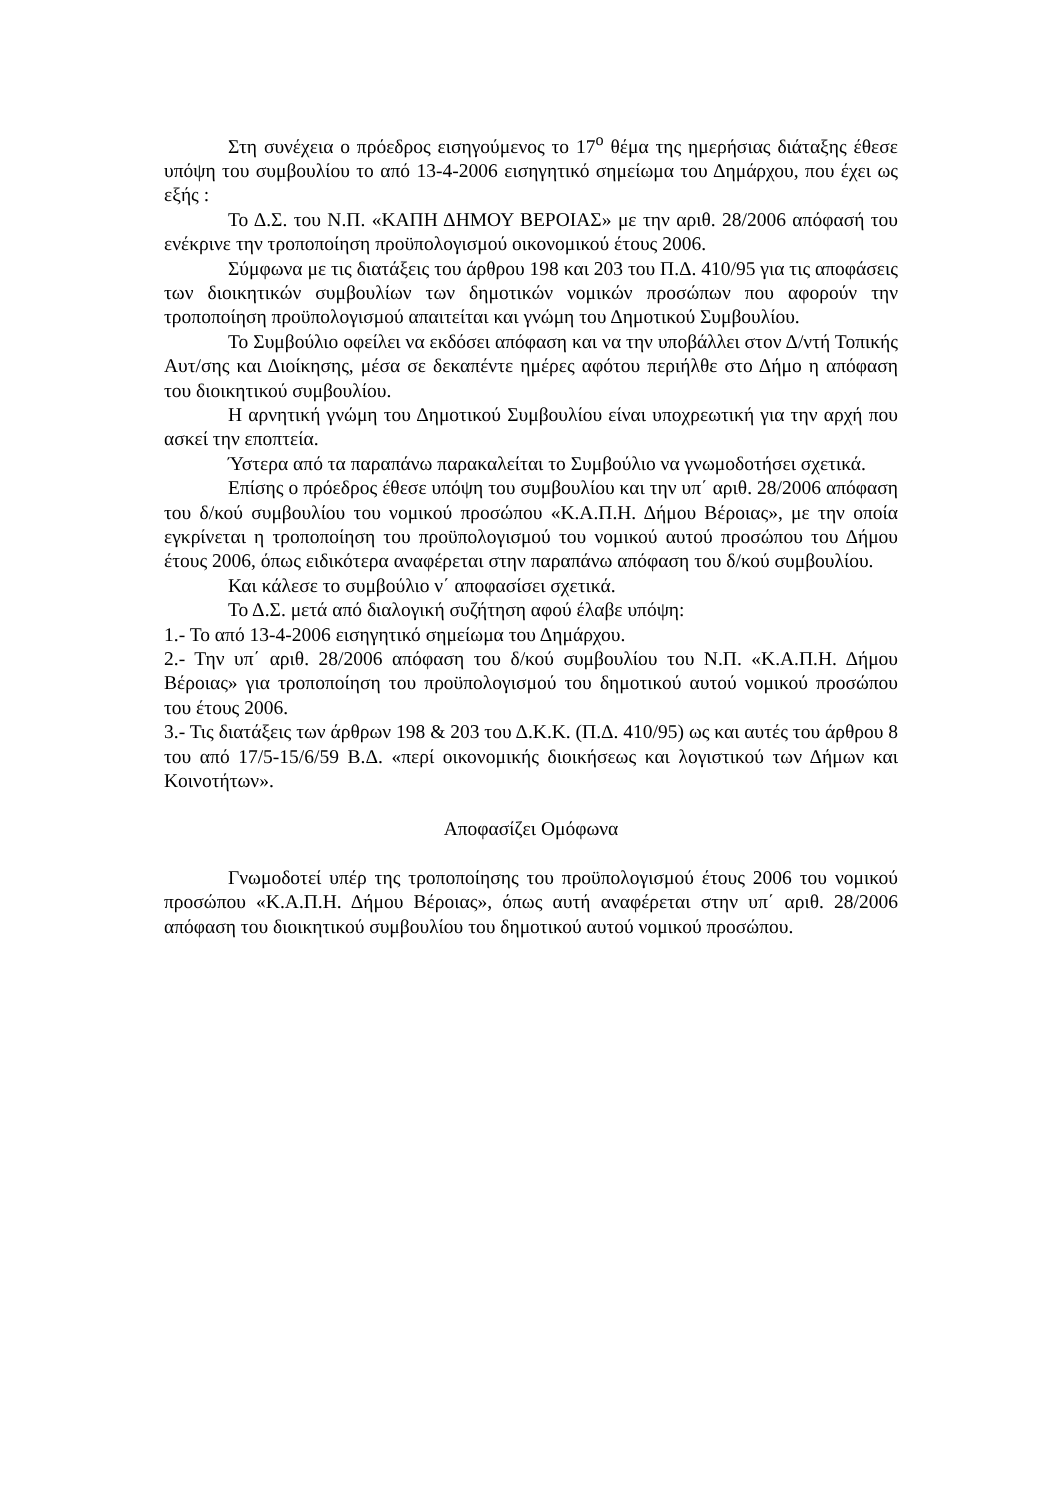Στη συνέχεια ο πρόεδρος εισηγούμενος το 17<sup>ο</sup> θέμα της ημερήσιας διάταξης έθεσε υπόψη του συμβουλίου το από 13-4-2006 εισηγητικό σημείωμα του Δημάρχου, που έχει ως εξής :
Το Δ.Σ. του Ν.Π. «ΚΑΠΗ ΔΗΜΟΥ ΒΕΡΟΙΑΣ» με την αριθ. 28/2006 απόφασή του ενέκρινε την τροποποίηση προϋπολογισμού οικονομικού έτους 2006.
Σύμφωνα με τις διατάξεις του άρθρου 198 και 203 του Π.Δ. 410/95 για τις αποφάσεις των διοικητικών συμβουλίων των δημοτικών νομικών προσώπων που αφορούν την τροποποίηση προϋπολογισμού απαιτείται και γνώμη του Δημοτικού Συμβουλίου.
Το Συμβούλιο οφείλει να εκδόσει απόφαση και να την υποβάλλει στον Δ/ντή Τοπικής Αυτ/σης και Διοίκησης, μέσα σε δεκαπέντε ημέρες αφότου περιήλθε στο Δήμο η απόφαση του διοικητικού συμβουλίου.
Η αρνητική γνώμη του Δημοτικού Συμβουλίου είναι υποχρεωτική για την αρχή που ασκεί την εποπτεία.
Ύστερα από τα παραπάνω παρακαλείται το Συμβούλιο να γνωμοδοτήσει σχετικά.
Επίσης ο πρόεδρος έθεσε υπόψη του συμβουλίου και την υπ΄ αριθ. 28/2006 απόφαση του δ/κού συμβουλίου του νομικού προσώπου «Κ.Α.Π.Η. Δήμου Βέροιας», με την οποία εγκρίνεται η τροποποίηση του προϋπολογισμού του νομικού αυτού προσώπου του Δήμου έτους 2006, όπως ειδικότερα αναφέρεται στην παραπάνω απόφαση του δ/κού συμβουλίου.
Και κάλεσε το συμβούλιο ν΄ αποφασίσει σχετικά.
Το Δ.Σ. μετά από διαλογική συζήτηση αφού έλαβε υπόψη:
1.- Το από 13-4-2006 εισηγητικό σημείωμα του Δημάρχου.
2.- Την υπ΄ αριθ. 28/2006 απόφαση του δ/κού συμβουλίου του Ν.Π. «Κ.Α.Π.Η. Δήμου Βέροιας» για τροποποίηση του προϋπολογισμού του δημοτικού αυτού νομικού προσώπου του έτους 2006.
3.- Τις διατάξεις των άρθρων 198 & 203 του Δ.Κ.Κ. (Π.Δ. 410/95) ως και αυτές του άρθρου 8 του από 17/5-15/6/59 Β.Δ. «περί οικονομικής διοικήσεως και λογιστικού των Δήμων και Κοινοτήτων».
Αποφασίζει Ομόφωνα
Γνωμοδοτεί υπέρ της τροποποίησης του προϋπολογισμού έτους 2006 του νομικού προσώπου «Κ.Α.Π.Η. Δήμου Βέροιας», όπως αυτή αναφέρεται στην υπ΄ αριθ. 28/2006 απόφαση του διοικητικού συμβουλίου του δημοτικού αυτού νομικού προσώπου.